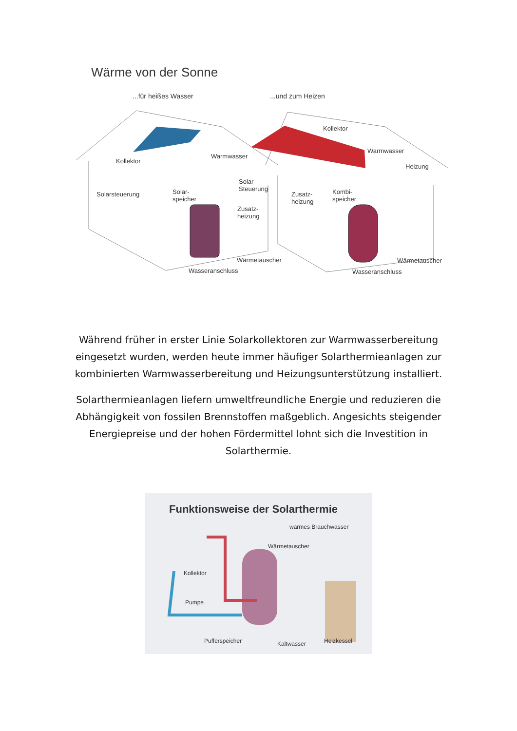Wärme von der Sonne
...für heißes Wasser
...und zum Heizen
Kollektor
Solarsteuerung
Solar-
speicher
Warmwasser
Solar-
Steuerung
Zusatz-
heizung
Wärmetauscher
Wasseranschluss
Kollektor
Warmwasser
Heizung
Zusatz-
heizung
Kombi-
speicher
Wärmetauscher
Wasseranschluss
Während früher in erster Linie Solarkollektoren zur Warmwasserbereitung eingesetzt wurden, werden heute immer häufiger Solarthermieanlagen zur kombinierten Warmwasserbereitung und Heizungsunterstützung installiert.
Solarthermieanlagen liefern umweltfreundliche Energie und reduzieren die Abhängigkeit von fossilen Brennstoffen maßgeblich. Angesichts steigender Energiepreise und der hohen Fördermittel lohnt sich die Investition in Solarthermie.
Funktionsweise der Solarthermie
warmes Brauchwasser
Wärmetauscher
Kollektor
Pumpe
Pufferspeicher
Kaltwasser
Heizkessel